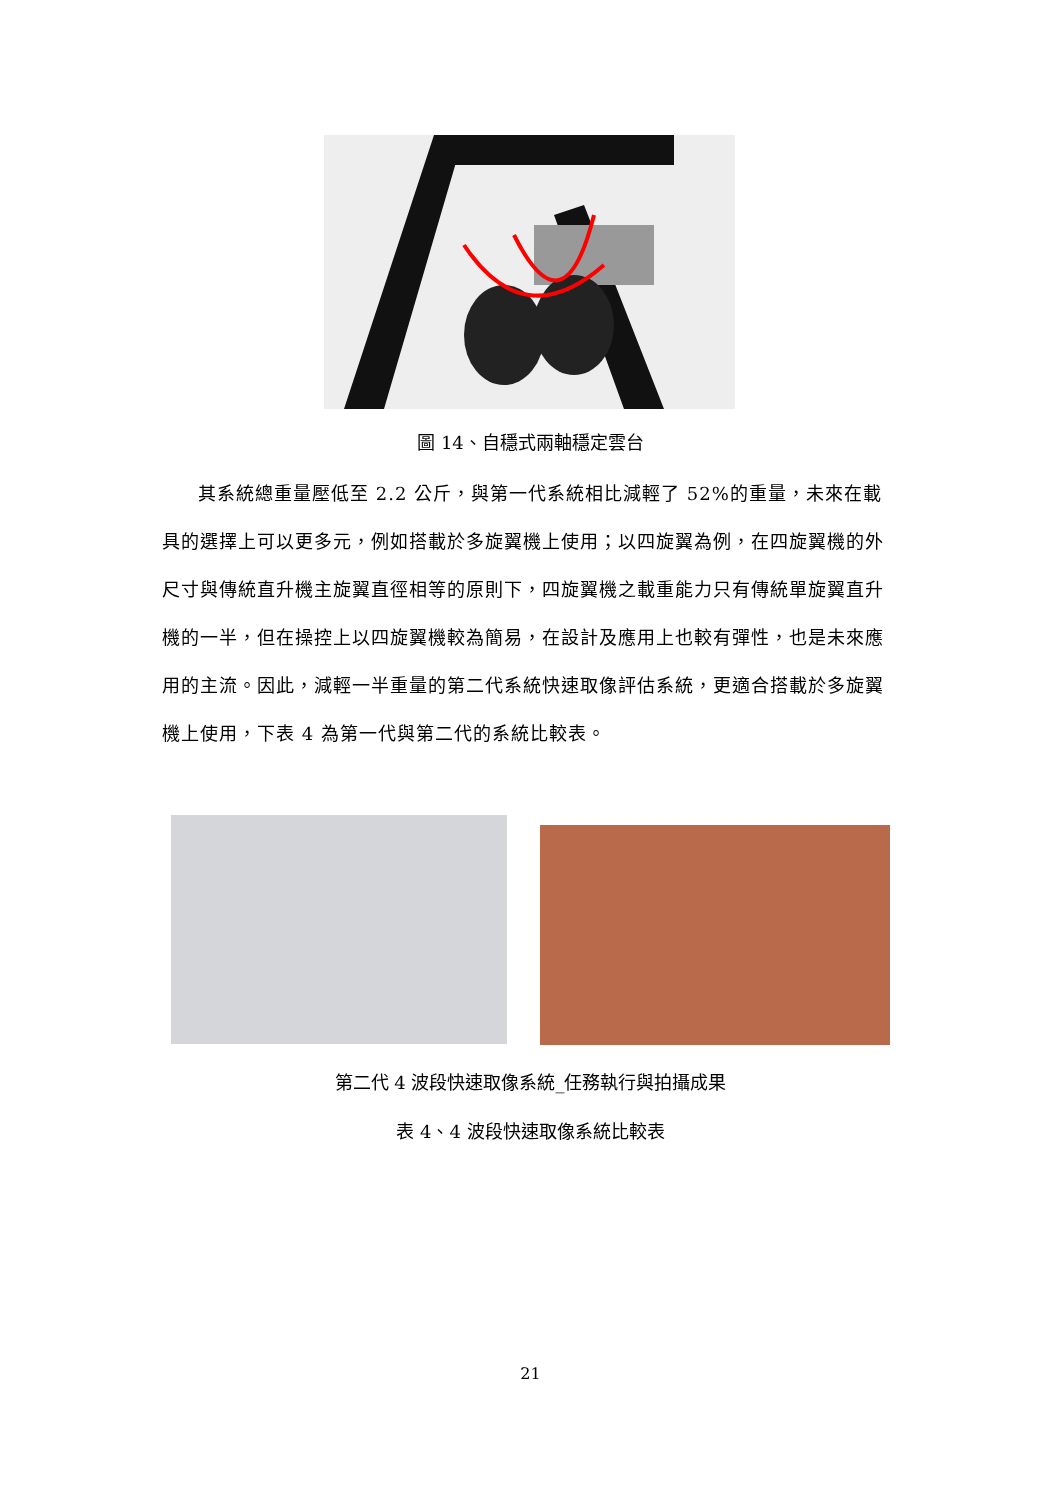圖 14、自穩式兩軸穩定雲台
其系統總重量壓低至 2.2 公斤，與第一代系統相比減輕了 52%的重量，未來在載具的選擇上可以更多元，例如搭載於多旋翼機上使用；以四旋翼為例，在四旋翼機的外尺寸與傳統直升機主旋翼直徑相等的原則下，四旋翼機之載重能力只有傳統單旋翼直升機的一半，但在操控上以四旋翼機較為簡易，在設計及應用上也較有彈性，也是未來應用的主流。因此，減輕一半重量的第二代系統快速取像評估系統，更適合搭載於多旋翼機上使用，下表 4 為第一代與第二代的系統比較表。
第二代 4 波段快速取像系統_任務執行與拍攝成果
表 4、4 波段快速取像系統比較表
21